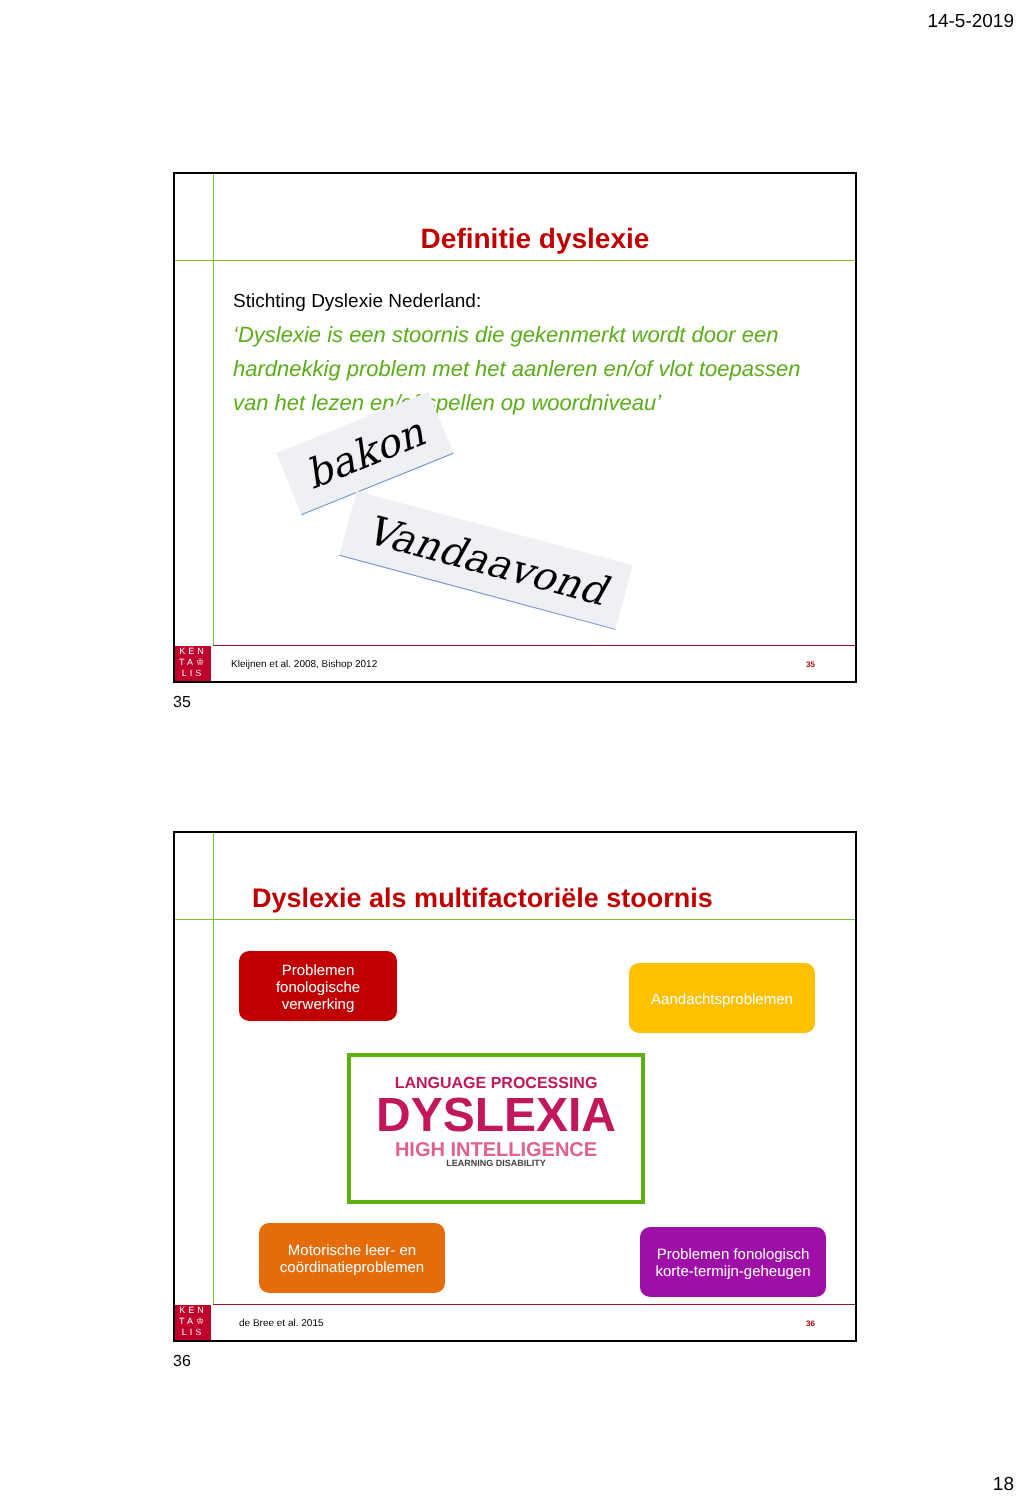14-5-2019
KEN
TA♔
LIS
Definitie dyslexie
Stichting Dyslexie Nederland:
‘Dyslexie is een stoornis die gekenmerkt wordt door een hardnekkig problem met het aanleren en/of vlot toepassen van het lezen en/of spellen op woordniveau’
bakon Vandaavond
Kleijnen et al. 2008, Bishop 2012
35
35
KEN
TA♔
LIS
Dyslexie als multifactoriële stoornis
Problemen fonologische verwerking
Aandachtsproblemen
LANGUAGE PROCESSING
DYSLEXIA
HIGH INTELLIGENCE
LEARNING DISABILITY
Motorische leer- en coördinatieproblemen
Problemen fonologisch korte-termijn-geheugen
de Bree et al. 2015 36
36
18